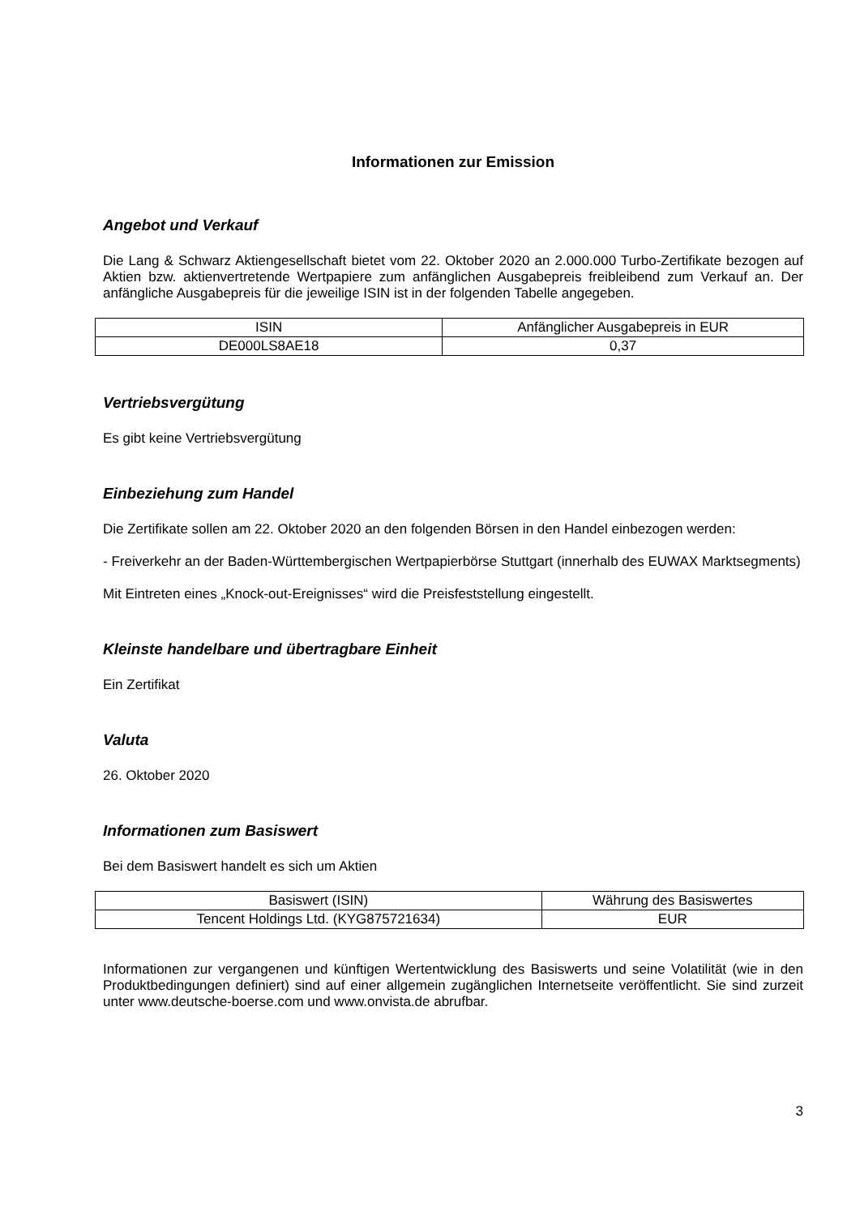Informationen zur Emission
Angebot und Verkauf
Die Lang & Schwarz Aktiengesellschaft bietet vom 22. Oktober 2020 an 2.000.000 Turbo-Zertifikate bezogen auf Aktien bzw. aktienvertretende Wertpapiere zum anfänglichen Ausgabepreis freibleibend zum Verkauf an. Der anfängliche Ausgabepreis für die jeweilige ISIN ist in der folgenden Tabelle angegeben.
| ISIN | Anfänglicher Ausgabepreis in EUR |
| DE000LS8AE18 | 0,37 |
Vertriebsvergütung
Es gibt keine Vertriebsvergütung
Einbeziehung zum Handel
Die Zertifikate sollen am 22. Oktober 2020 an den folgenden Börsen in den Handel einbezogen werden:
- Freiverkehr an der Baden-Württembergischen Wertpapierbörse Stuttgart (innerhalb des EUWAX Marktsegments)
Mit Eintreten eines „Knock-out-Ereignisses“ wird die Preisfeststellung eingestellt.
Kleinste handelbare und übertragbare Einheit
Ein Zertifikat
Valuta
26. Oktober 2020
Informationen zum Basiswert
Bei dem Basiswert handelt es sich um Aktien
| Basiswert (ISIN) | Währung des Basiswertes |
| Tencent Holdings Ltd. (KYG875721634) | EUR |
Informationen zur vergangenen und künftigen Wertentwicklung des Basiswerts und seine Volatilität (wie in den Produktbedingungen definiert) sind auf einer allgemein zugänglichen Internetseite veröffentlicht. Sie sind zurzeit unter www.deutsche-boerse.com und www.onvista.de abrufbar.
3